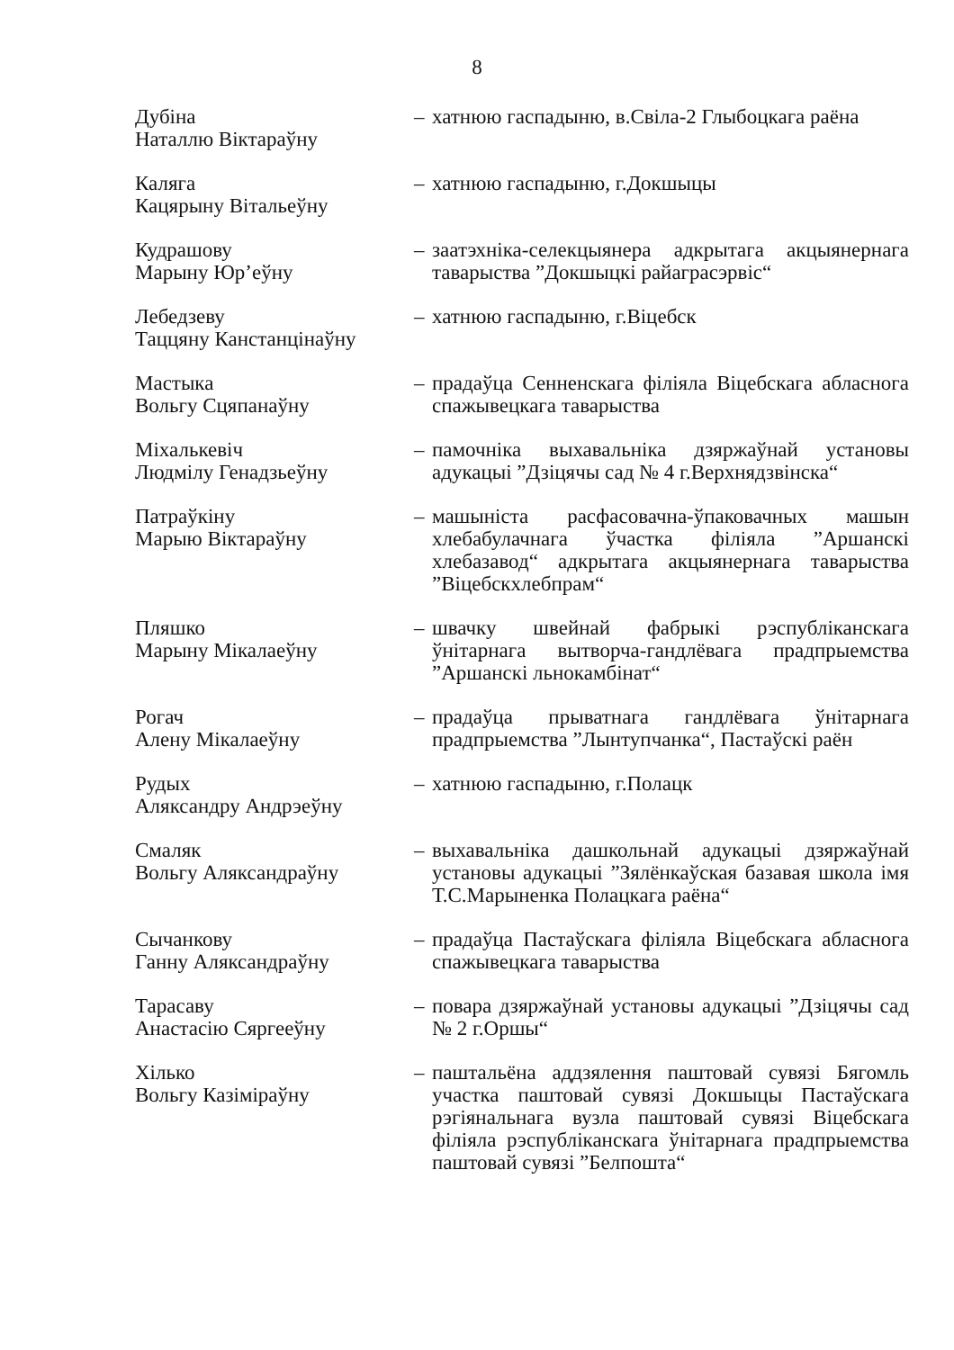8
| Дубіна Наталлю Віктараўну | – | хатнюю гаспадыню, в.Свіла-2 Глыбоцкага раёна |
| Каляга Кацярыну Вітальеўну | – | хатнюю гаспадыню, г.Докшыцы |
| Кудрашову Марыну Юр’еўну | – | заатэхніка-селекцыянера адкрытага акцыянернага таварыства ”Докшыцкі райаграсэрвіс“ |
| Лебедзеву Таццяну Канстанцінаўну | – | хатнюю гаспадыню, г.Віцебск |
| Мастыка Вольгу Сцяпанаўну | – | прадаўца Сенненскага філіяла Віцебскага абласнога спажывецкага таварыства |
| Міхалькевіч Людмілу Генадзьеўну | – | памочніка выхавальніка дзяржаўнай установы адукацыі ”Дзіцячы сад № 4 г.Верхнядзвінска“ |
| Патраўкіну Марыю Віктараўну | – | машыніста расфасовачна-ўпаковачных машын хлебабулачнага ўчастка філіяла ”Аршанскі хлебазавод“ адкрытага акцыянернага таварыства ”Віцебскхлебпрам“ |
| Пляшко Марыну Мікалаеўну | – | швачку швейнай фабрыкі рэспубліканскага ўнітарнага вытворча-гандлёвага прадпрыемства ”Аршанскі льнокамбінат“ |
| Рогач Алену Мікалаеўну | – | прадаўца прыватнага гандлёвага ўнітарнага прадпрыемства ”Лынтупчанка“, Пастаўскі раён |
| Рудых Аляксандру Андрэеўну | – | хатнюю гаспадыню, г.Полацк |
| Смаляк Вольгу Аляксандраўну | – | выхавальніка дашкольнай адукацыі дзяржаўнай установы адукацыі ”Зялёнкаўская базавая школа імя Т.С.Марыненка Полацкага раёна“ |
| Сычанкову Ганну Аляксандраўну | – | прадаўца Пастаўскага філіяла Віцебскага абласнога спажывецкага таварыства |
| Тарасаву Анастасію Сяргееўну | – | повара дзяржаўнай установы адукацыі ”Дзіцячы сад № 2 г.Оршы“ |
| Хілько Вольгу Казіміраўну | – | паштальёна аддзялення паштовай сувязі Бягомль участка паштовай сувязі Докшыцы Пастаўскага рэгіянальнага вузла паштовай сувязі Віцебскага філіяла рэспубліканскага ўнітарнага прадпрыемства паштовай сувязі ”Белпошта“ |